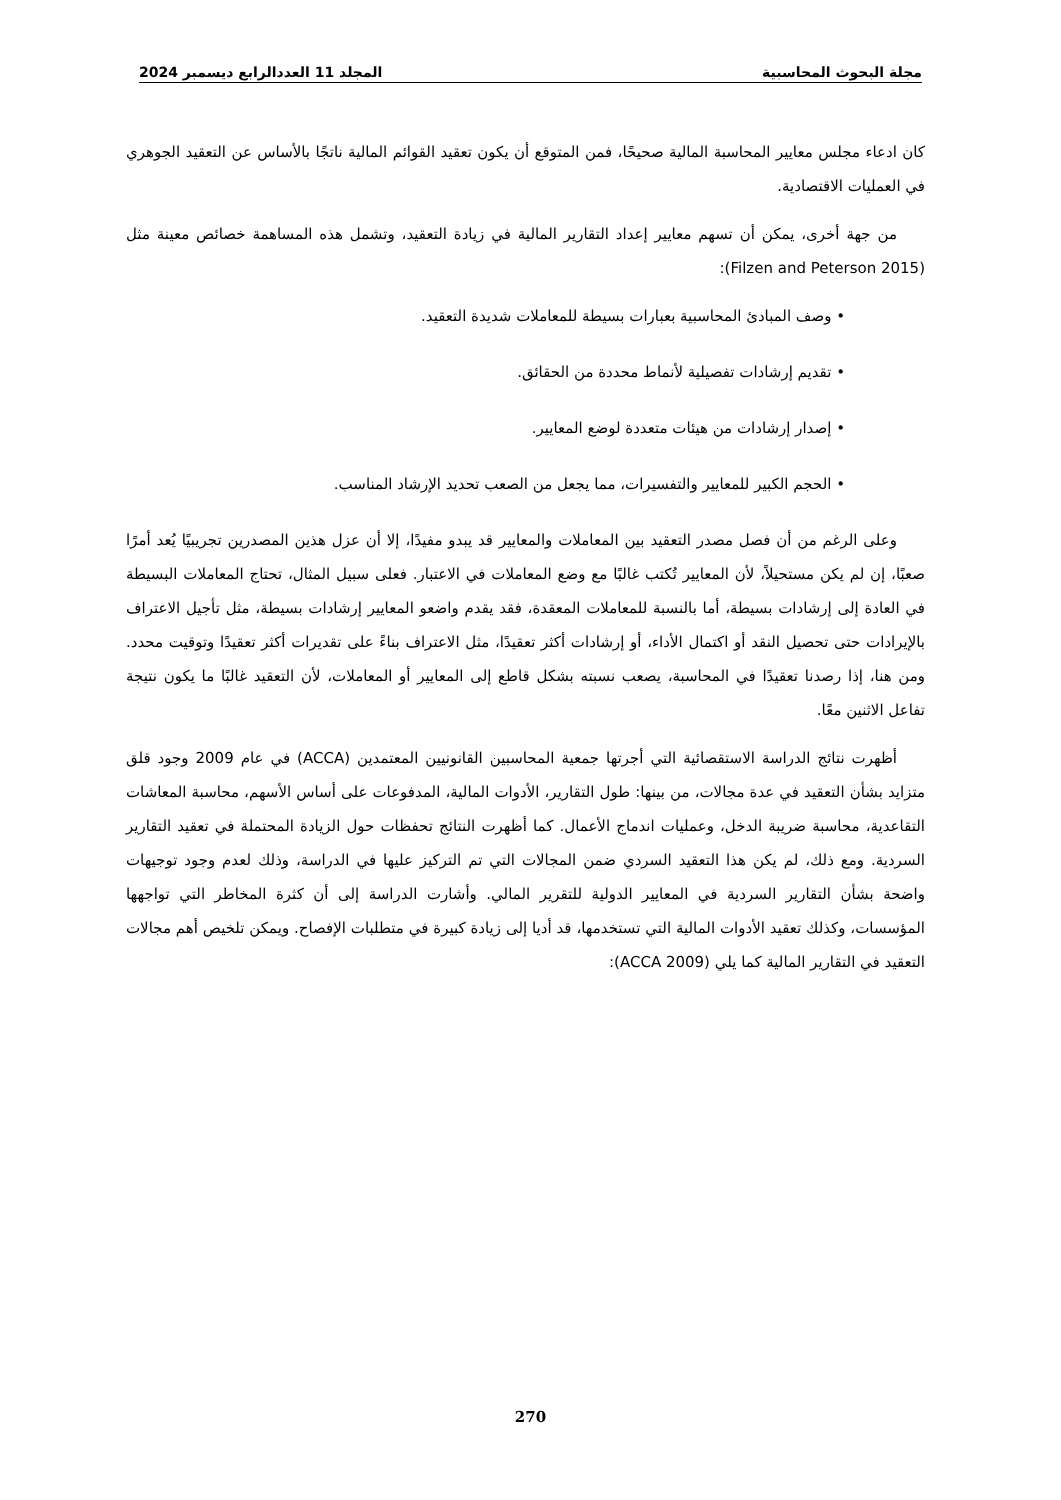مجلة البحوث المحاسبية المجلد 11 العددالرابع ديسمبر 2024
كان ادعاء مجلس معايير المحاسبة المالية صحيحًا، فمن المتوقع أن يكون تعقيد القوائم المالية ناتجًا بالأساس عن التعقيد الجوهري في العمليات الاقتصادية.
من جهة أخرى، يمكن أن تسهم معايير إعداد التقارير المالية في زيادة التعقيد، وتشمل هذه المساهمة خصائص معينة مثل (Filzen and Peterson 2015):
• وصف المبادئ المحاسبية بعبارات بسيطة للمعاملات شديدة التعقيد.
• تقديم إرشادات تفصيلية لأنماط محددة من الحقائق.
• إصدار إرشادات من هيئات متعددة لوضع المعايير.
• الحجم الكبير للمعايير والتفسيرات، مما يجعل من الصعب تحديد الإرشاد المناسب.
وعلى الرغم من أن فصل مصدر التعقيد بين المعاملات والمعايير قد يبدو مفيدًا، إلا أن عزل هذين المصدرين تجريبيًا يُعد أمرًا صعبًا، إن لم يكن مستحيلاً، لأن المعايير تُكتب غالبًا مع وضع المعاملات في الاعتبار. فعلى سبيل المثال، تحتاج المعاملات البسيطة في العادة إلى إرشادات بسيطة، أما بالنسبة للمعاملات المعقدة، فقد يقدم واضعو المعايير إرشادات بسيطة، مثل تأجيل الاعتراف بالإيرادات حتى تحصيل النقد أو اكتمال الأداء، أو إرشادات أكثر تعقيدًا، مثل الاعتراف بناءً على تقديرات أكثر تعقيدًا وتوقيت محدد. ومن هنا، إذا رصدنا تعقيدًا في المحاسبة، يصعب نسبته بشكل قاطع إلى المعايير أو المعاملات، لأن التعقيد غالبًا ما يكون نتيجة تفاعل الاثنين معًا.
أظهرت نتائج الدراسة الاستقصائية التي أجرتها جمعية المحاسبين القانونيين المعتمدين (ACCA) في عام 2009 وجود قلق متزايد بشأن التعقيد في عدة مجالات، من بينها: طول التقارير، الأدوات المالية، المدفوعات على أساس الأسهم، محاسبة المعاشات التقاعدية، محاسبة ضريبة الدخل، وعمليات اندماج الأعمال. كما أظهرت النتائج تحفظات حول الزيادة المحتملة في تعقيد التقارير السردية. ومع ذلك، لم يكن هذا التعقيد السردي ضمن المجالات التي تم التركيز عليها في الدراسة، وذلك لعدم وجود توجيهات واضحة بشأن التقارير السردية في المعايير الدولية للتقرير المالي. وأشارت الدراسة إلى أن كثرة المخاطر التي تواجهها المؤسسات، وكذلك تعقيد الأدوات المالية التي تستخدمها، قد أديا إلى زيادة كبيرة في متطلبات الإفصاح. ويمكن تلخيص أهم مجالات التعقيد في التقارير المالية كما يلي (ACCA 2009):
270